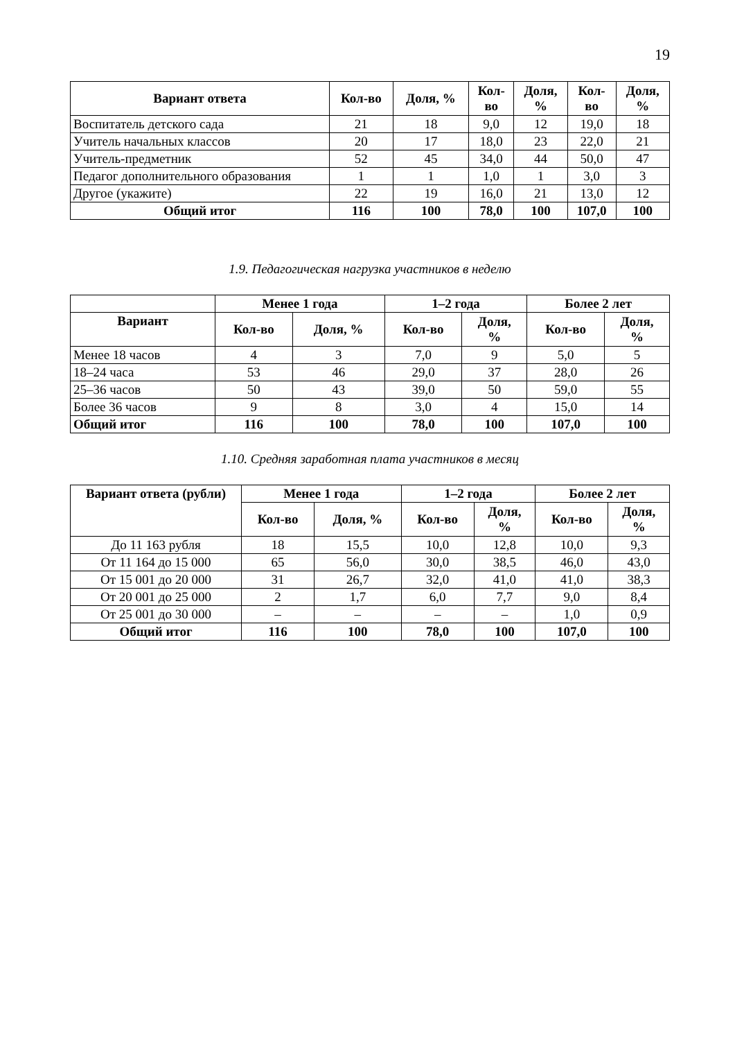19
| Вариант ответа | Кол-во | Доля, % | Кол- во | Доля, % | Кол- во | Доля, % |
| --- | --- | --- | --- | --- | --- | --- |
| Воспитатель детского сада | 21 | 18 | 9,0 | 12 | 19,0 | 18 |
| Учитель начальных классов | 20 | 17 | 18,0 | 23 | 22,0 | 21 |
| Учитель-предметник | 52 | 45 | 34,0 | 44 | 50,0 | 47 |
| Педагог дополнительного образования | 1 | 1 | 1,0 | 1 | 3,0 | 3 |
| Другое (укажите) | 22 | 19 | 16,0 | 21 | 13,0 | 12 |
| Общий итог | 116 | 100 | 78,0 | 100 | 107,0 | 100 |
1.9. Педагогическая нагрузка участников в неделю
| | Менее 1 года | | 1–2 года | | Более 2 лет | |
| --- | --- | --- | --- | --- | --- | --- |
| Вариант | Кол-во | Доля, % | Кол-во | Доля, % | Кол-во | Доля, % |
| Менее 18 часов | 4 | 3 | 7,0 | 9 | 5,0 | 5 |
| 18–24 часа | 53 | 46 | 29,0 | 37 | 28,0 | 26 |
| 25–36 часов | 50 | 43 | 39,0 | 50 | 59,0 | 55 |
| Более 36 часов | 9 | 8 | 3,0 | 4 | 15,0 | 14 |
| Общий итог | 116 | 100 | 78,0 | 100 | 107,0 | 100 |
1.10. Средняя заработная плата участников в месяц
| Вариант ответа (рубли) | Менее 1 года | | 1–2 года | | Более 2 лет | |
| --- | --- | --- | --- | --- | --- | --- |
| | Кол-во | Доля, % | Кол-во | Доля, % | Кол-во | Доля, % |
| До 11 163 рубля | 18 | 15,5 | 10,0 | 12,8 | 10,0 | 9,3 |
| От 11 164 до 15 000 | 65 | 56,0 | 30,0 | 38,5 | 46,0 | 43,0 |
| От 15 001 до 20 000 | 31 | 26,7 | 32,0 | 41,0 | 41,0 | 38,3 |
| От 20 001 до 25 000 | 2 | 1,7 | 6,0 | 7,7 | 9,0 | 8,4 |
| От 25 001 до 30 000 | – | – | – | – | 1,0 | 0,9 |
| Общий итог | 116 | 100 | 78,0 | 100 | 107,0 | 100 |